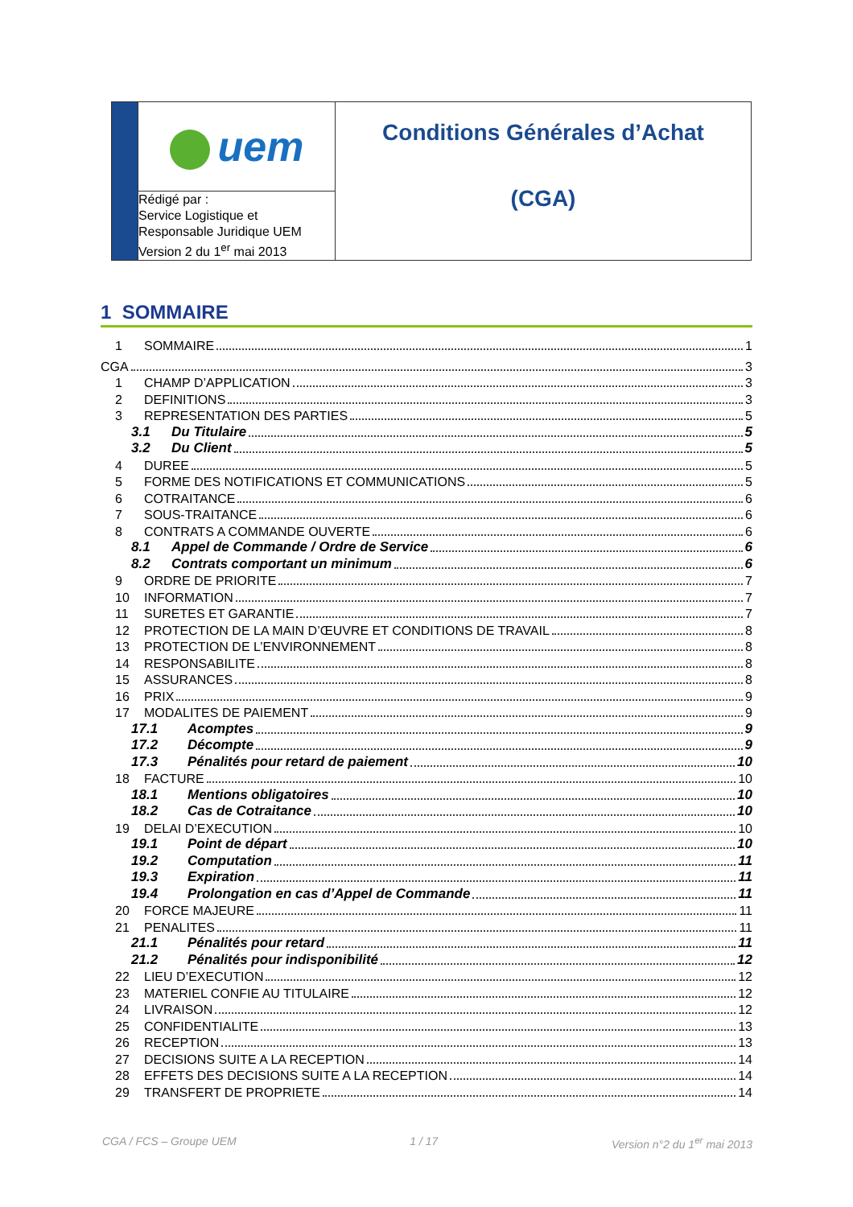| | uem | Conditions Générales d’Achat (CGA) |
| | Rédigé par : Service Logistique et Responsable Juridique UEM Version 2 du 1<sup>er</sup> mai 2013 | |
1 SOMMAIRE
1 SOMMAIRE 1
CGA 3
1 CHAMP D’APPLICATION 3
2 DEFINITIONS 3
3 REPRESENTATION DES PARTIES 5
3.1 Du Titulaire 5
3.2 Du Client 5
4 DUREE 5
5 FORME DES NOTIFICATIONS ET COMMUNICATIONS 5
6 COTRAITANCE 6
7 SOUS-TRAITANCE 6
8 CONTRATS A COMMANDE OUVERTE 6
8.1 Appel de Commande / Ordre de Service 6
8.2 Contrats comportant un minimum 6
9 ORDRE DE PRIORITE 7
10 INFORMATION 7
11 SURETES ET GARANTIE 7
12 PROTECTION DE LA MAIN D’ŒUVRE ET CONDITIONS DE TRAVAIL 8
13 PROTECTION DE L’ENVIRONNEMENT 8
14 RESPONSABILITE 8
15 ASSURANCES 8
16 PRIX 9
17 MODALITES DE PAIEMENT 9
17.1 Acomptes 9
17.2 Décompte 9
17.3 Pénalités pour retard de paiement 10
18 FACTURE 10
18.1 Mentions obligatoires 10
18.2 Cas de Cotraitance 10
19 DELAI D’EXECUTION 10
19.1 Point de départ 10
19.2 Computation 11
19.3 Expiration 11
19.4 Prolongation en cas d’Appel de Commande 11
20 FORCE MAJEURE 11
21 PENALITES 11
21.1 Pénalités pour retard 11
21.2 Pénalités pour indisponibilité 12
22 LIEU D’EXECUTION 12
23 MATERIEL CONFIE AU TITULAIRE 12
24 LIVRAISON 12
25 CONFIDENTIALITE 13
26 RECEPTION 13
27 DECISIONS SUITE A LA RECEPTION 14
28 EFFETS DES DECISIONS SUITE A LA RECEPTION 14
29 TRANSFERT DE PROPRIETE 14
CGA / FCS – Groupe UEM 1 / 17 Version n°2 du 1<sup>er</sup> mai 2013